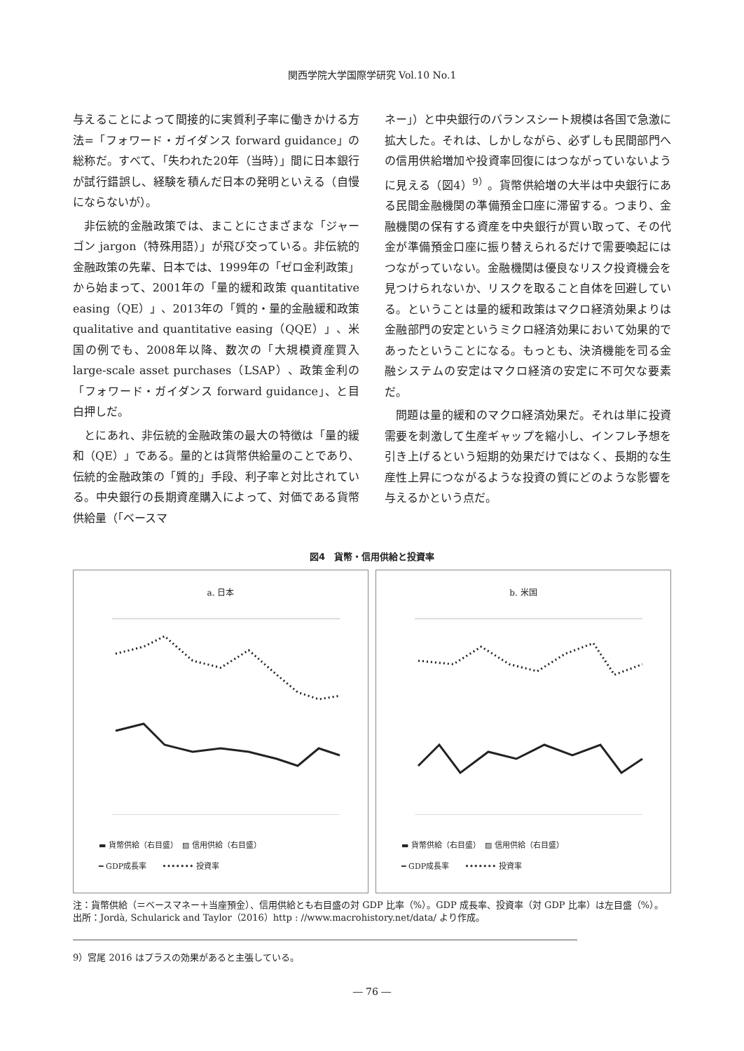関西学院大学国際学研究 Vol.10 No.1
与えることによって間接的に実質利子率に働きかける方法=「フォワード・ガイダンス forward guidance」の総称だ。すべて、「失われた20年（当時）」間に日本銀行が試行錯誤し、経験を積んだ日本の発明といえる（自慢にならないが）。
非伝統的金融政策では、まことにさまざまな「ジャーゴン jargon（特殊用語）」が飛び交っている。非伝統的金融政策の先輩、日本では、1999年の「ゼロ金利政策」から始まって、2001年の「量的緩和政策 quantitative easing（QE）」、2013年の「質的・量的金融緩和政策 qualitative and quantitative easing（QQE）」、米国の例でも、2008年以降、数次の「大規模資産買入 large-scale asset purchases（LSAP）、政策金利の「フォワード・ガイダンス forward guidance」、と目白押しだ。
とにあれ、非伝統的金融政策の最大の特徴は「量的緩和（QE）」である。量的とは貨幣供給量のことであり、伝統的金融政策の「質的」手段、利子率と対比されている。中央銀行の長期資産購入によって、対価である貨幣供給量（「ベースマ
ネー」）と中央銀行のバランスシート規模は各国で急激に拡大した。それは、しかしながら、必ずしも民間部門への信用供給増加や投資率回復にはつながっていないように見える（図4）<sup>9）</sup>。貨幣供給増の大半は中央銀行にある民間金融機関の準備預金口座に滞留する。つまり、金融機関の保有する資産を中央銀行が買い取って、その代金が準備預金口座に振り替えられるだけで需要喚起にはつながっていない。金融機関は優良なリスク投資機会を見つけられないか、リスクを取ること自体を回避している。ということは量的緩和政策はマクロ経済効果よりは金融部門の安定というミクロ経済効果において効果的であったということになる。もっとも、決済機能を司る金融システムの安定はマクロ経済の安定に不可欠な要素だ。
問題は量的緩和のマクロ経済効果だ。それは単に投資需要を刺激して生産ギャップを縮小し、インフレ予想を引き上げるという短期的効果だけではなく、長期的な生産性上昇につながるような投資の質にどのような影響を与えるかという点だ。
図4　貨幣・信用供給と投資率
a. 日本
▬ 貨幣供給（右目盛）　▨ 信用供給（右目盛）
━ GDP成長率　　••••••• 投資率
b. 米国
▬ 貨幣供給（右目盛）　▨ 信用供給（右目盛）
━ GDP成長率　　••••••• 投資率
注：貨幣供給（＝ベースマネー＋当座預金）、信用供給とも右目盛の対 GDP 比率（%）。GDP 成長率、投資率（対 GDP 比率）は左目盛（%）。
出所：Jordà, Schularick and Taylor（2016）http : //www.macrohistory.net/data/ より作成。
9）宮尾 2016 はプラスの効果があると主張している。
― 76 ―